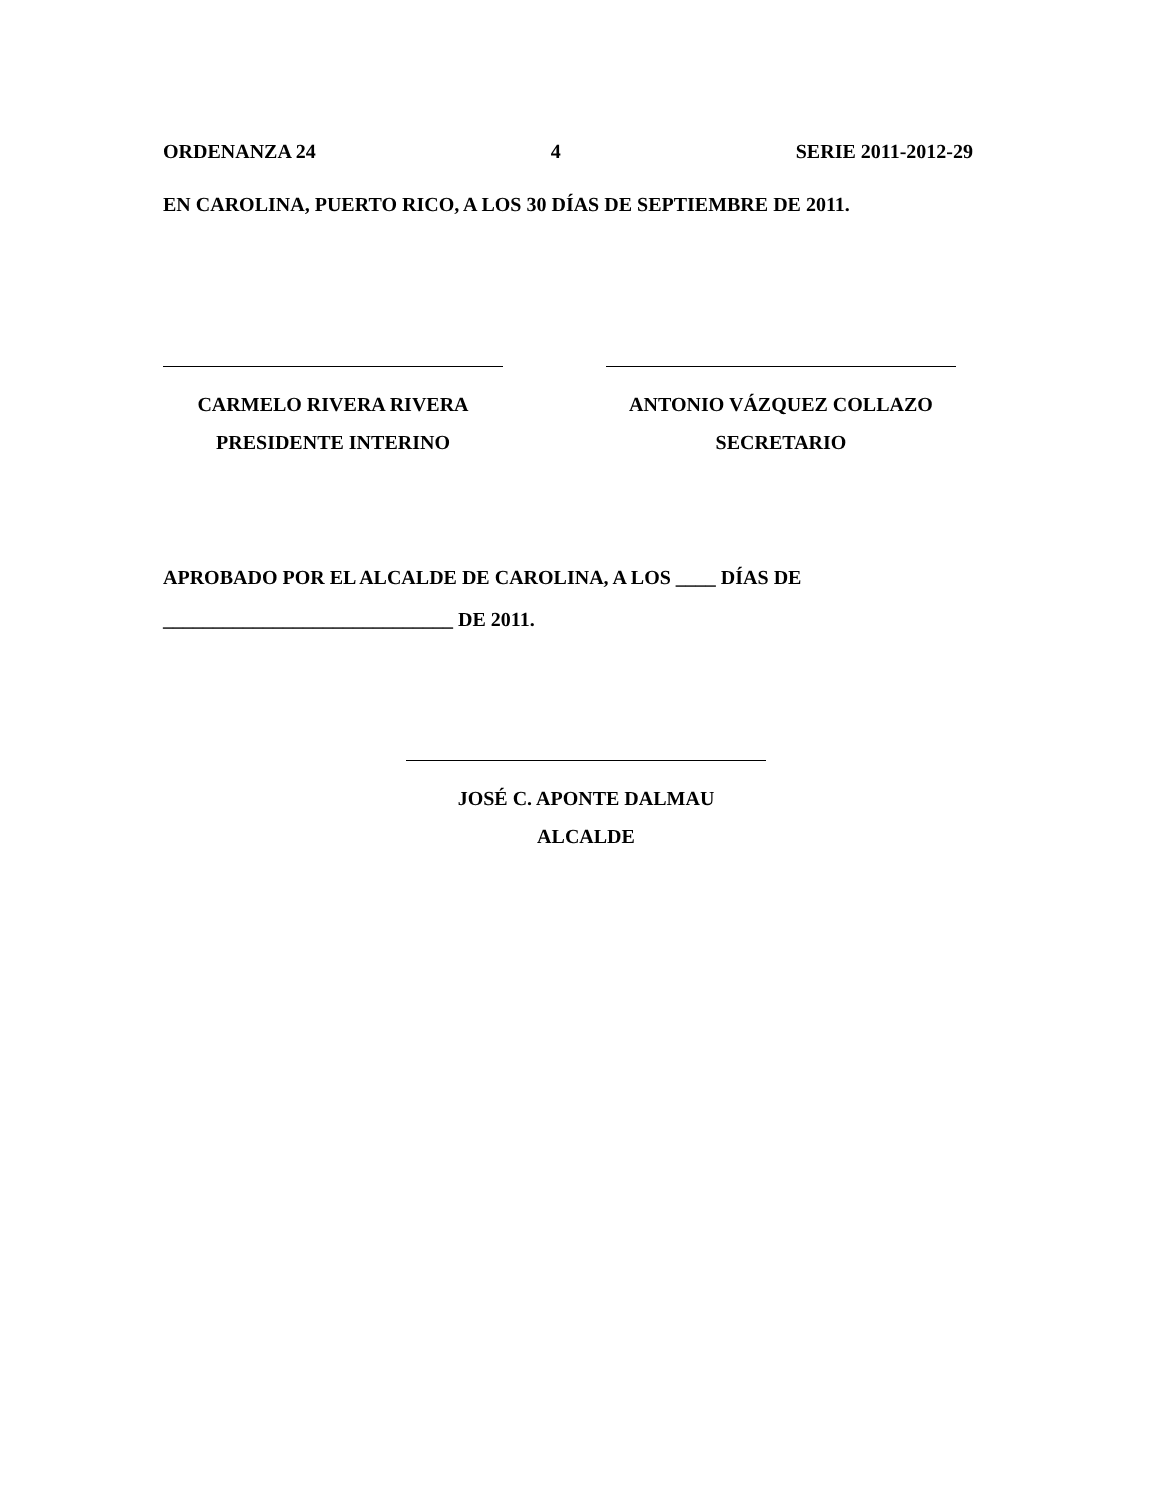ORDENANZA 24 4 SERIE 2011-2012-29
EN CAROLINA, PUERTO RICO, A LOS 30 DÍAS DE SEPTIEMBRE DE 2011.
CARMELO RIVERA RIVERA
PRESIDENTE INTERINO
ANTONIO VÁZQUEZ COLLAZO
SECRETARIO
APROBADO POR EL ALCALDE DE CAROLINA, A LOS ____ DÍAS DE
_____________________________ DE 2011.
JOSÉ C. APONTE DALMAU
ALCALDE